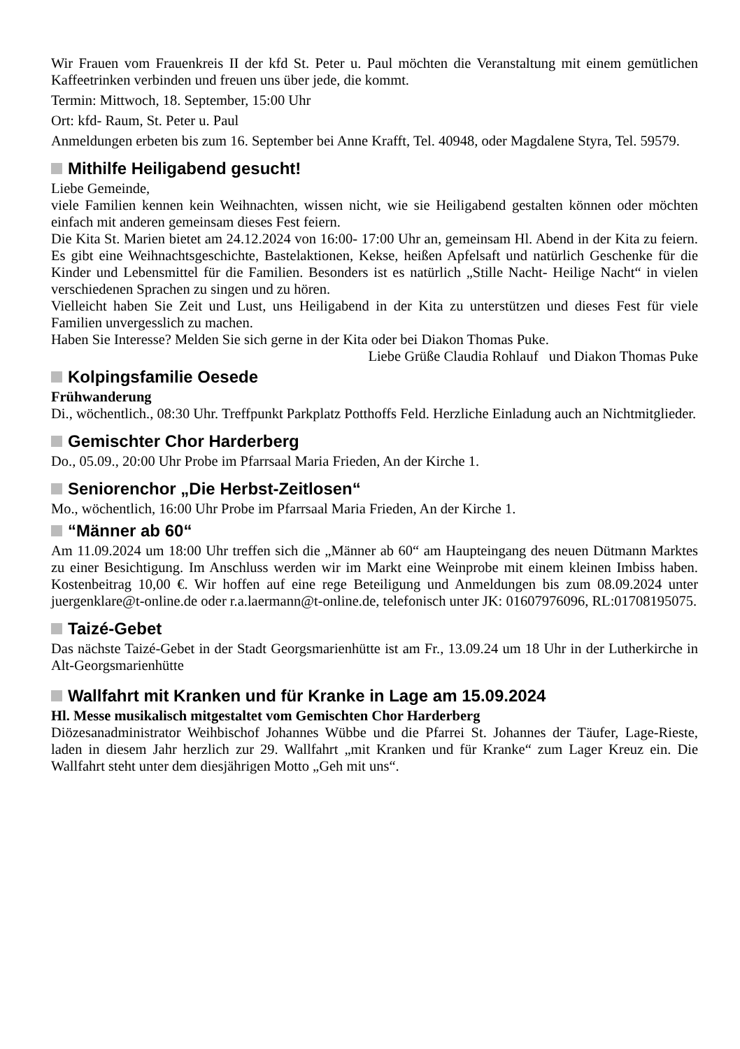Wir Frauen vom Frauenkreis II der kfd St. Peter u. Paul möchten die Veranstaltung mit einem gemütlichen Kaffeetrinken verbinden und freuen uns über jede, die kommt.
Termin: Mittwoch, 18. September, 15:00 Uhr
Ort: kfd- Raum, St. Peter u. Paul
Anmeldungen erbeten bis zum 16. September bei Anne Krafft, Tel. 40948, oder Magdalene Styra, Tel. 59579.
Mithilfe Heiligabend gesucht!
Liebe Gemeinde,
viele Familien kennen kein Weihnachten, wissen nicht, wie sie Heiligabend gestalten können oder möchten einfach mit anderen gemeinsam dieses Fest feiern.
Die Kita St. Marien bietet am 24.12.2024 von 16:00- 17:00 Uhr an, gemeinsam Hl. Abend in der Kita zu feiern. Es gibt eine Weihnachtsgeschichte, Bastelaktionen, Kekse, heißen Apfelsaft und natürlich Geschenke für die Kinder und Lebensmittel für die Familien. Besonders ist es natürlich „Stille Nacht- Heilige Nacht“ in vielen verschiedenen Sprachen zu singen und zu hören.
Vielleicht haben Sie Zeit und Lust, uns Heiligabend in der Kita zu unterstützen und dieses Fest für viele Familien unvergesslich zu machen.
Haben Sie Interesse? Melden Sie sich gerne in der Kita oder bei Diakon Thomas Puke.
Liebe Grüße Claudia Rohlauf und Diakon Thomas Puke
Kolpingsfamilie Oesede
Frühwanderung
Di., wöchentlich., 08:30 Uhr. Treffpunkt Parkplatz Potthoffs Feld. Herzliche Einladung auch an Nichtmitglieder.
Gemischter Chor Harderberg
Do., 05.09., 20:00 Uhr Probe im Pfarrsaal Maria Frieden, An der Kirche 1.
Seniorenchor „Die Herbst-Zeitlosen“
Mo., wöchentlich, 16:00 Uhr Probe im Pfarrsaal Maria Frieden, An der Kirche 1.
“Männer ab 60“
Am 11.09.2024 um 18:00 Uhr treffen sich die „Männer ab 60“ am Haupteingang des neuen Dütmann Marktes zu einer Besichtigung. Im Anschluss werden wir im Markt eine Weinprobe mit einem kleinen Imbiss haben. Kostenbeitrag 10,00 €. Wir hoffen auf eine rege Beteiligung und Anmeldungen bis zum 08.09.2024 unter juergenklare@t-online.de oder r.a.laermann@t-online.de, telefonisch unter JK: 01607976096, RL:01708195075.
Taizé-Gebet
Das nächste Taizé-Gebet in der Stadt Georgsmarienhütte ist am Fr., 13.09.24 um 18 Uhr in der Lutherkirche in Alt-Georgsmarienhütte
Wallfahrt mit Kranken und für Kranke in Lage am 15.09.2024
Hl. Messe musikalisch mitgestaltet vom Gemischten Chor Harderberg
Diözesanadministrator Weihbischof Johannes Wübbe und die Pfarrei St. Johannes der Täufer, Lage-Rieste, laden in diesem Jahr herzlich zur 29. Wallfahrt „mit Kranken und für Kranke“ zum Lager Kreuz ein. Die Wallfahrt steht unter dem diesjährigen Motto „Geh mit uns“.